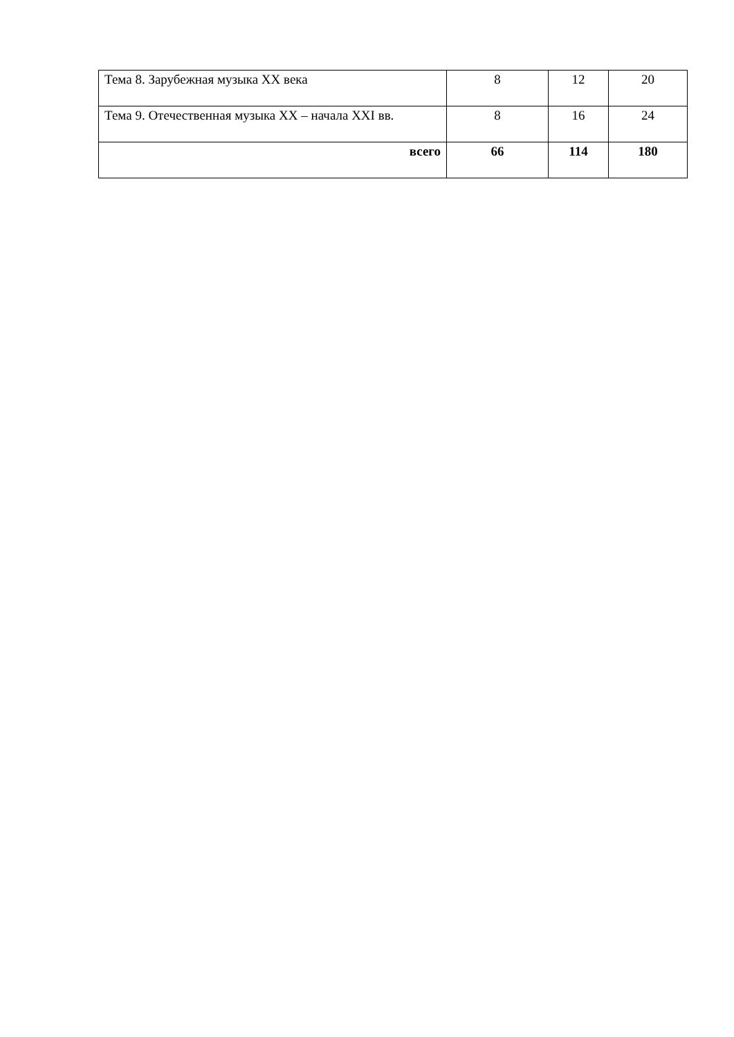| Тема 8. Зарубежная музыка XX века | 8 | 12 | 20 |
| Тема 9. Отечественная музыка XX – начала XXI вв. | 8 | 16 | 24 |
| всего | 66 | 114 | 180 |